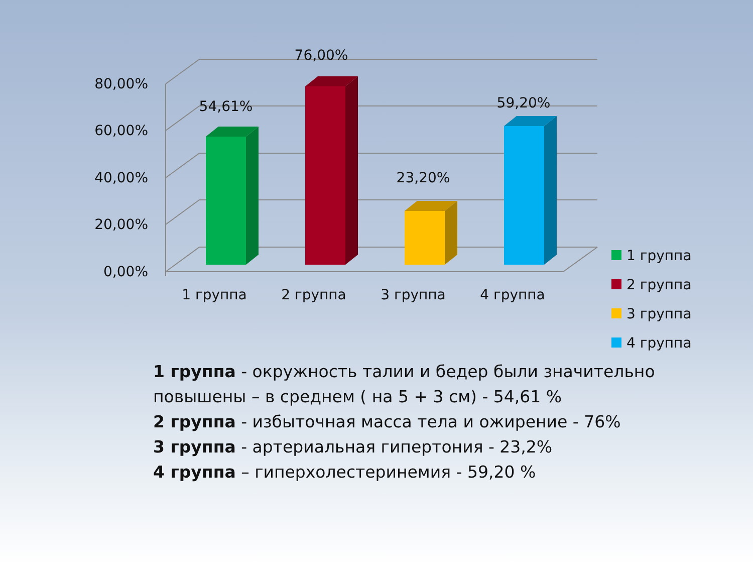80,00%
60,00%
40,00%
20,00%
0,00%
54,61%
76,00%
23,20%
59,20%
1 группа 2 группа 3 группа 4 группа
1 группа
2 группа
3 группа
4 группа
1 группа - окружность талии и бедер были значительно повышены – в среднем ( на 5 + 3 см) - 54,61 %
2 группа - избыточная масса тела и ожирение - 76%
3 группа - артериальная гипертония - 23,2%
4 группа – гиперхолестеринемия - 59,20 %